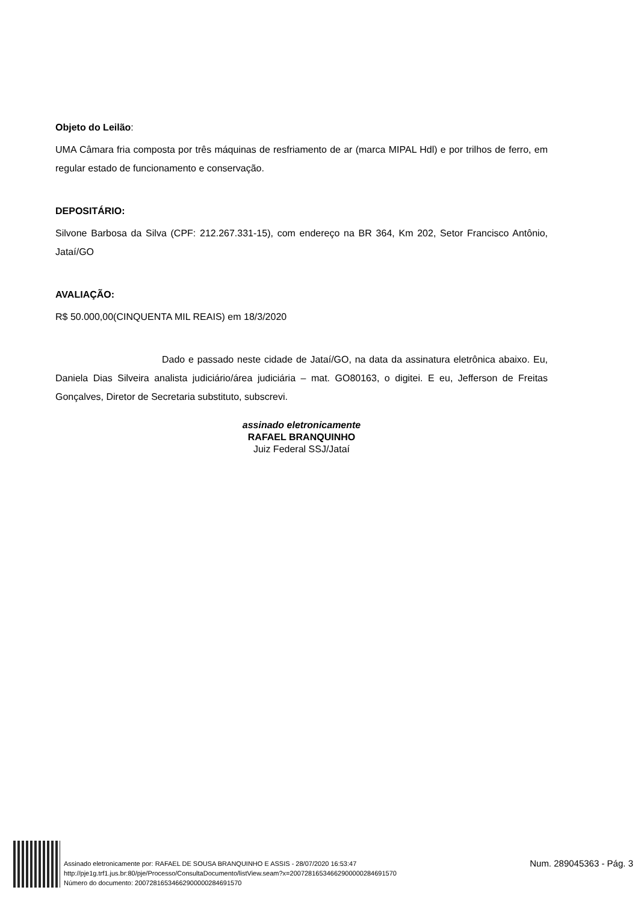Objeto do Leilão:
UMA Câmara fria composta por três máquinas de resfriamento de ar (marca MIPAL Hdl) e por trilhos de ferro, em regular estado de funcionamento e conservação.
DEPOSITÁRIO:
Silvone Barbosa da Silva (CPF: 212.267.331-15), com endereço na BR 364, Km 202, Setor Francisco Antônio, Jataí/GO
AVALIAÇÃO:
R$ 50.000,00(CINQUENTA MIL REAIS) em 18/3/2020
Dado e passado neste cidade de Jataí/GO, na data da assinatura eletrônica abaixo. Eu, Daniela Dias Silveira analista judiciário/área judiciária – mat. GO80163, o digitei. E eu, Jefferson de Freitas Gonçalves, Diretor de Secretaria substituto, subscrevi.
assinado eletronicamente
RAFAEL BRANQUINHO
Juiz Federal SSJ/Jataí
Assinado eletronicamente por: RAFAEL DE SOUSA BRANQUINHO E ASSIS - 28/07/2020 16:53:47
http://pje1g.trf1.jus.br:80/pje/Processo/ConsultaDocumento/listView.seam?x=20072816534662900000284691570
Número do documento: 20072816534662900000284691570
Num. 289045363 - Pág. 3